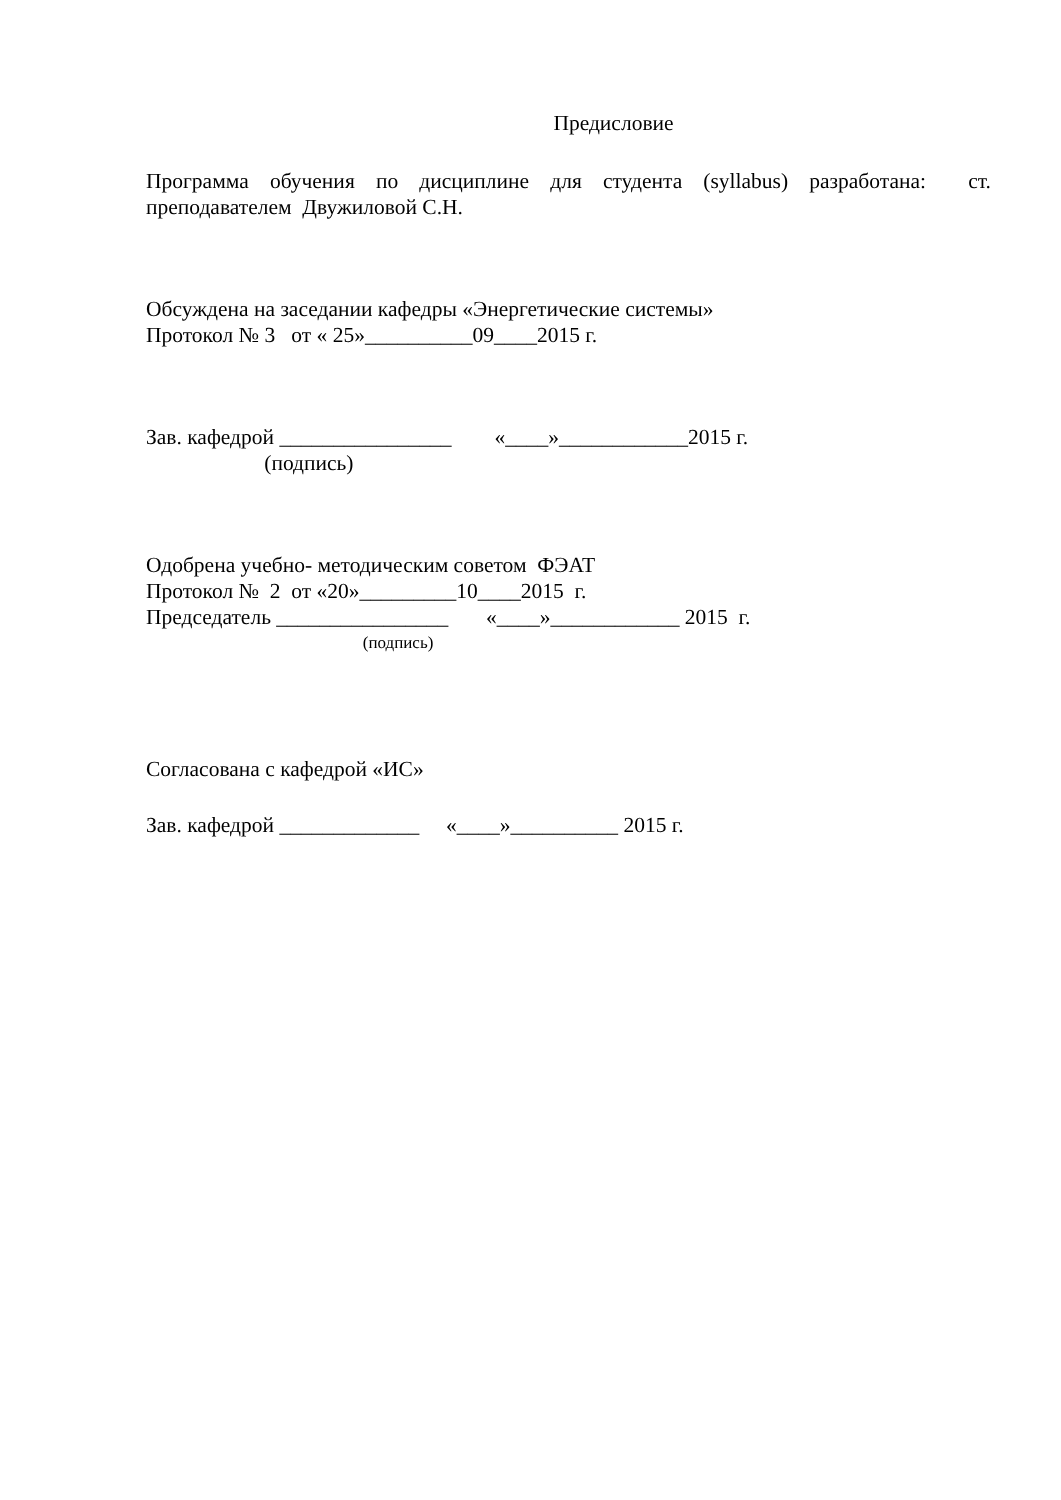Предисловие
Программа обучения по дисциплине для студента (syllabus) разработана: ст. преподавателем Двужиловой С.Н.
Обсуждена на заседании кафедры «Энергетические системы»
Протокол № 3 от « 25»__________09____2015 г.
Зав. кафедрой ________________ «____»____________2015 г.
(подпись)
Одобрена учебно- методическим советом ФЭАТ
Протокол № 2 от «20»_________10____2015 г.
Председатель ________________ «____»____________ 2015 г.
(подпись)
Согласована с кафедрой «ИС»
Зав. кафедрой _____________ «____»__________ 2015 г.